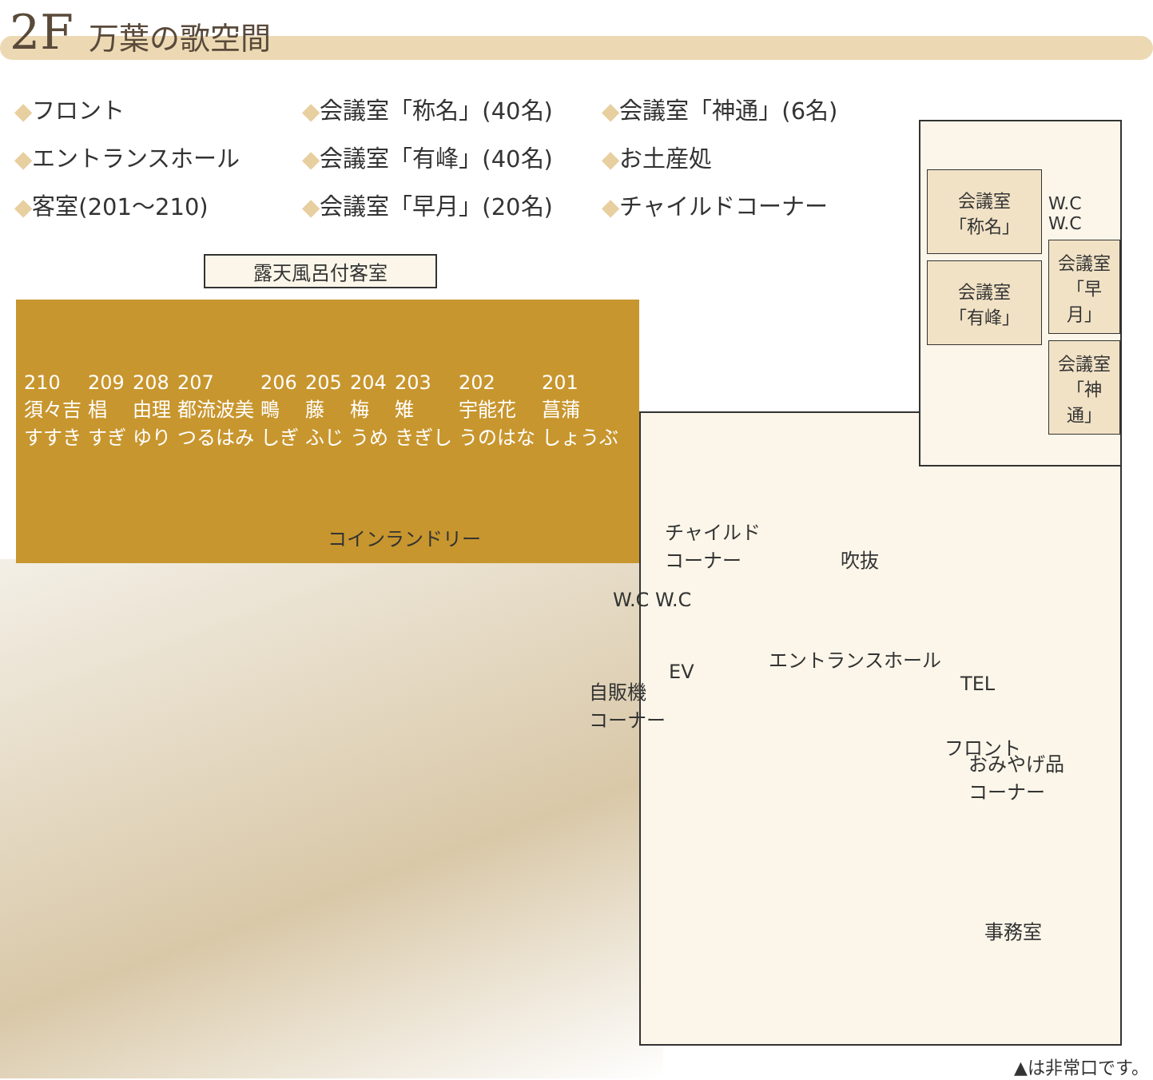2F 万葉の歌空間
◆フロント
◆会議室「称名」(40名)
◆会議室「神通」(6名)
◆エントランスホール
◆会議室「有峰」(40名)
◆お土産処
◆客室(201～210)
◆会議室「早月」(20名)
◆チャイルドコーナー
露天風呂付客室
210
須々吉
すすき
209
椙
すぎ
208
由理
ゆり
207
都流波美
つるはみ
206
鴫
しぎ
205
藤
ふじ
204
梅
うめ
203
雉
きぎし
202
宇能花
うのはな
201
菖蒲
しょうぶ
チャイルド
コーナー
吹抜
W.C W.C
エントランスホール
TEL
EV
自販機
コーナー
フロント
おみやげ品
コーナー
事務室
コインランドリー
会議室
「称名」
会議室
「有峰」
W.C
W.C
会議室
「早月」
会議室
「神通」
▲は非常口です。